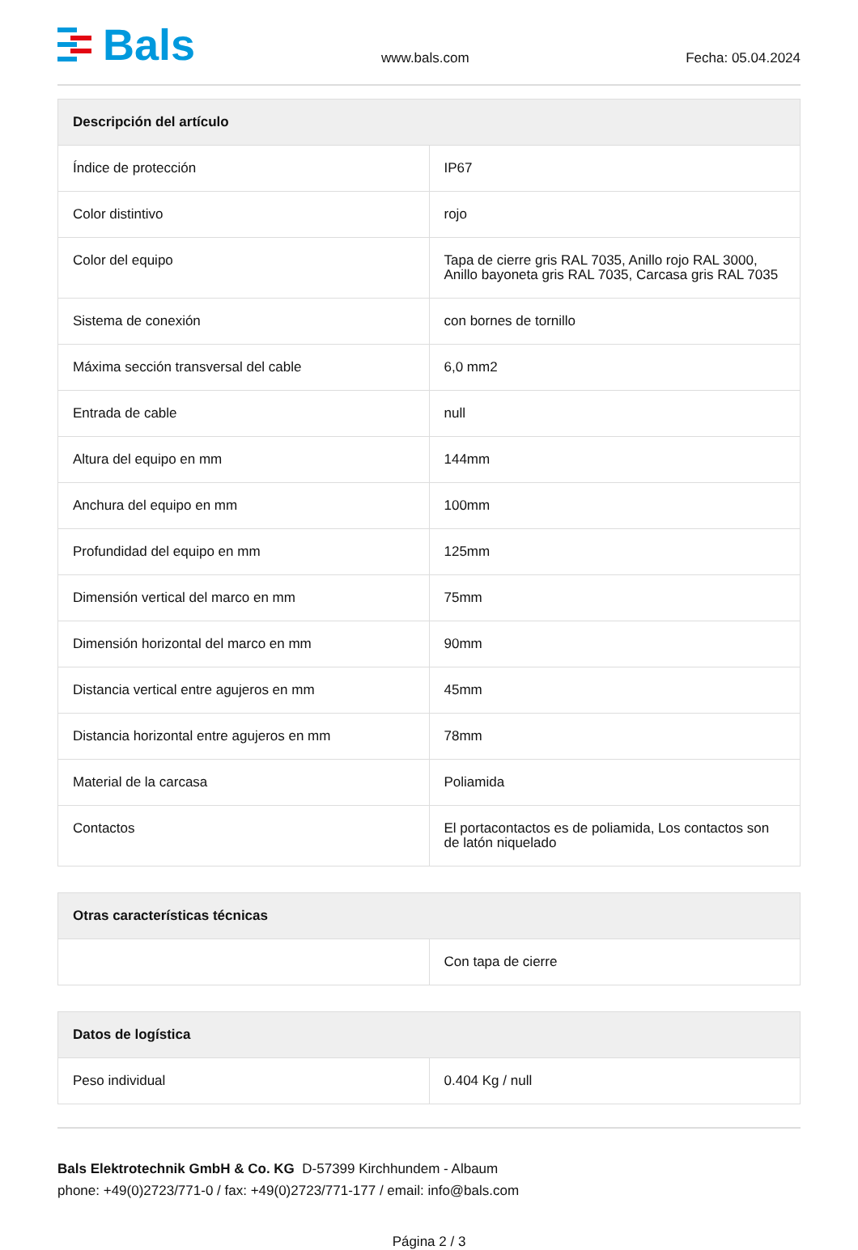Bals
www.bals.com
Fecha: 05.04.2024
| Descripción del artículo | |
| --- | --- |
| Índice de protección | IP67 |
| Color distintivo | rojo |
| Color del equipo | Tapa de cierre gris RAL 7035, Anillo rojo RAL 3000, Anillo bayoneta gris RAL 7035, Carcasa gris RAL 7035 |
| Sistema de conexión | con bornes de tornillo |
| Máxima sección transversal del cable | 6,0 mm2 |
| Entrada de cable | null |
| Altura del equipo en mm | 144mm |
| Anchura del equipo en mm | 100mm |
| Profundidad del equipo en mm | 125mm |
| Dimensión vertical del marco en mm | 75mm |
| Dimensión horizontal del marco en mm | 90mm |
| Distancia vertical entre agujeros en mm | 45mm |
| Distancia horizontal entre agujeros en mm | 78mm |
| Material de la carcasa | Poliamida |
| Contactos | El portacontactos es de poliamida, Los contactos son de latón niquelado |
| Otras características técnicas | |
| --- | --- |
| | Con tapa de cierre |
| Datos de logística | |
| --- | --- |
| Peso individual | 0.404 Kg / null |
Bals Elektrotechnik GmbH & Co. KG D-57399 Kirchhundem - Albaum
phone: +49(0)2723/771-0 / fax: +49(0)2723/771-177 / email: info@bals.com
Página 2 / 3